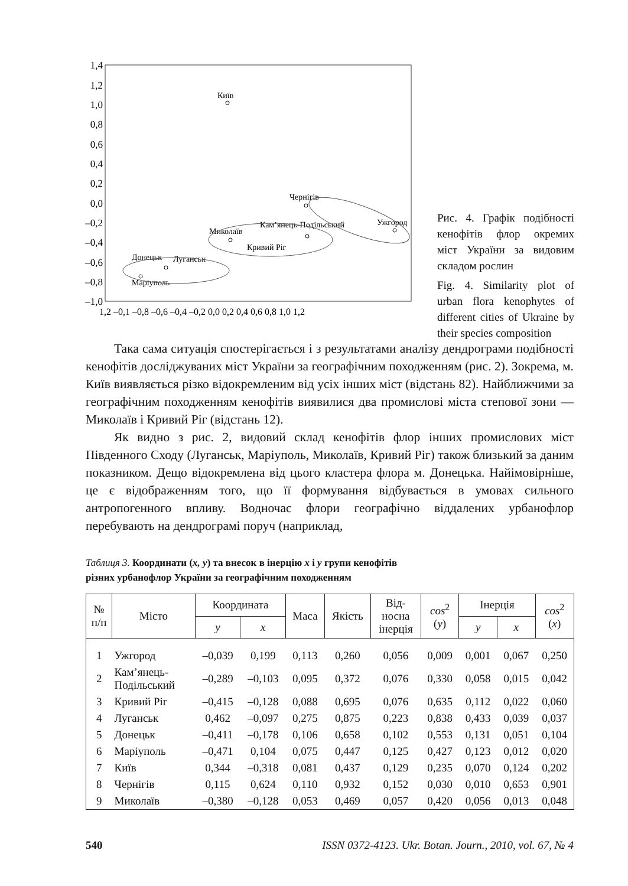1,4
1,2
1,0
0,8
0,6
0,4
0,2
0,0
–0,2
–0,4
–0,6
–0,8
–1,0
1,2 –0,1 –0,8 –0,6 –0,4 –0,2 0,0 0,2 0,4 0,6 0,8 1,0 1,2
Київ
Чернігів
Ужгород
Кам’янець-Подільський
Миколаїв
Кривий Ріг
Донецьк
Луганськ
Маріуполь
Рис. 4. Графік подібності кенофітів флор окремих міст України за видовим складом рослин
Fig. 4. Similarity plot of urban flora kenophytes of different cities of Ukraine by their species composition
Така сама ситуація спостерігається і з результатами аналізу дендрограми подібності кенофітів досліджуваних міст України за географічним походженням (рис. 2). Зокрема, м. Київ виявляється різко відокремленим від усіх інших міст (відстань 82). Найближчими за географічним походженням кенофітів виявилися два промислові міста степової зони — Миколаїв і Кривий Ріг (відстань 12).
Як видно з рис. 2, видовий склад кенофітів флор інших промислових міст Південного Сходу (Луганськ, Маріуполь, Миколаїв, Кривий Ріг) також близький за даним показником. Дещо відокремлена від цього кластера флора м. Донецька. Найімовірніше, це є відображенням того, що її формування відбувається в умовах сильного антропогенного впливу. Водночас флори географічно віддалених урбанофлор перебувають на дендрограмі поруч (наприклад,
Таблиця 3. Координати (x, y) та внесок в інерцію x і y групи кенофітів
різних урбанофлор України за географічним походженням
| № п/п | Місто | Координата | | Маса | Якість | Від- носна інерція | cos<sup>2</sup> ( y ) | Інерція | | cos<sup>2</sup> ( x ) |
| --- | --- | --- | --- | --- | --- | --- | --- | --- | --- | --- |
| | | y | x | | | | | y | x | |
| 1 | Ужгород | –0,039 | 0,199 | 0,113 | 0,260 | 0,056 | 0,009 | 0,001 | 0,067 | 0,250 |
| 2 | Кам’янець- Подільський | –0,289 | –0,103 | 0,095 | 0,372 | 0,076 | 0,330 | 0,058 | 0,015 | 0,042 |
| 3 | Кривий Ріг | –0,415 | –0,128 | 0,088 | 0,695 | 0,076 | 0,635 | 0,112 | 0,022 | 0,060 |
| 4 | Луганськ | 0,462 | –0,097 | 0,275 | 0,875 | 0,223 | 0,838 | 0,433 | 0,039 | 0,037 |
| 5 | Донецьк | –0,411 | –0,178 | 0,106 | 0,658 | 0,102 | 0,553 | 0,131 | 0,051 | 0,104 |
| 6 | Маріуполь | –0,471 | 0,104 | 0,075 | 0,447 | 0,125 | 0,427 | 0,123 | 0,012 | 0,020 |
| 7 | Київ | 0,344 | –0,318 | 0,081 | 0,437 | 0,129 | 0,235 | 0,070 | 0,124 | 0,202 |
| 8 | Чернігів | 0,115 | 0,624 | 0,110 | 0,932 | 0,152 | 0,030 | 0,010 | 0,653 | 0,901 |
| 9 | Миколаїв | –0,380 | –0,128 | 0,053 | 0,469 | 0,057 | 0,420 | 0,056 | 0,013 | 0,048 |
540 ISSN 0372-4123. Ukr. Botan. Journ., 2010, vol. 67, № 4